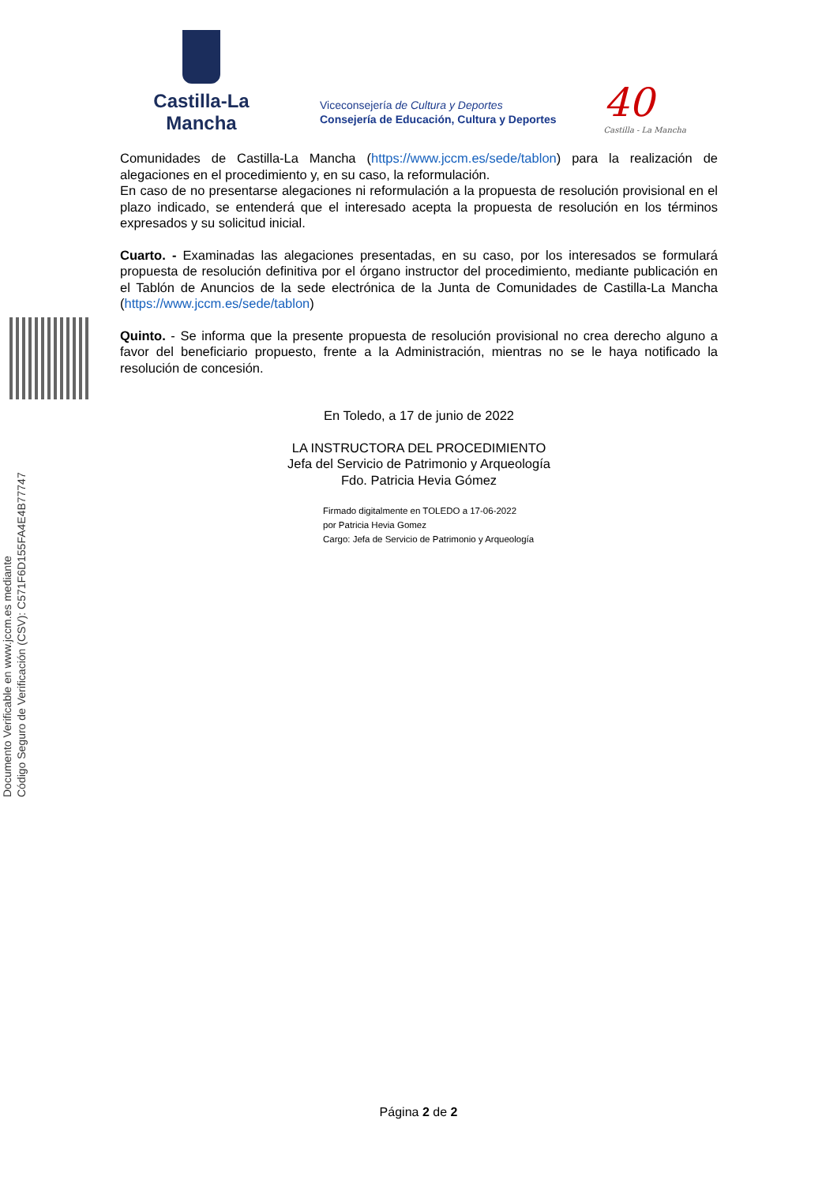Castilla-La Mancha
Viceconsejería de Cultura y Deportes
Consejería de Educación, Cultura y Deportes
40
Castilla - La Mancha
Documento Verificable en www.jccm.es mediante
Código Seguro de Verificación (CSV): C571F6D155FA4E4B77747
Comunidades de Castilla-La Mancha (https://www.jccm.es/sede/tablon) para la realización de alegaciones en el procedimiento y, en su caso, la reformulación.
En caso de no presentarse alegaciones ni reformulación a la propuesta de resolución provisional en el plazo indicado, se entenderá que el interesado acepta la propuesta de resolución en los términos expresados y su solicitud inicial.
Cuarto. - Examinadas las alegaciones presentadas, en su caso, por los interesados se formulará propuesta de resolución definitiva por el órgano instructor del procedimiento, mediante publicación en el Tablón de Anuncios de la sede electrónica de la Junta de Comunidades de Castilla-La Mancha (https://www.jccm.es/sede/tablon)
Quinto. - Se informa que la presente propuesta de resolución provisional no crea derecho alguno a favor del beneficiario propuesto, frente a la Administración, mientras no se le haya notificado la resolución de concesión.
En Toledo, a 17 de junio de 2022
LA INSTRUCTORA DEL PROCEDIMIENTO
Jefa del Servicio de Patrimonio y Arqueología
Fdo. Patricia Hevia Gómez
Firmado digitalmente en TOLEDO a 17-06-2022
por Patricia Hevia Gomez
Cargo: Jefa de Servicio de Patrimonio y Arqueología
Página 2 de 2